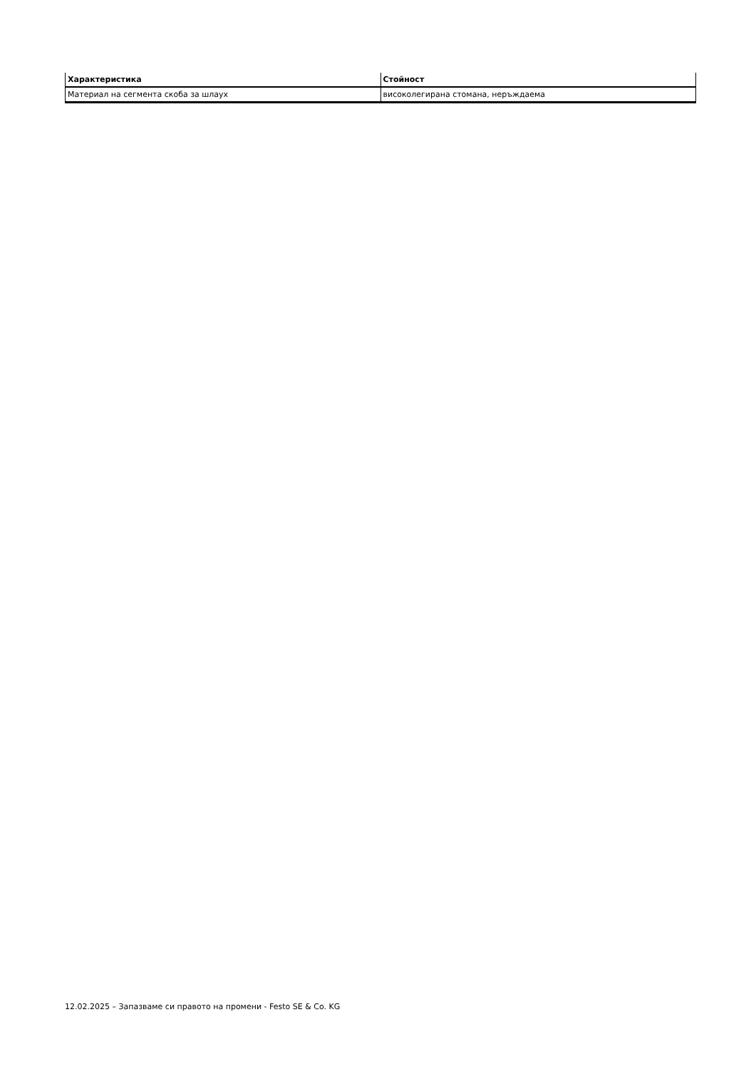| Характеристика | Стойност |
| --- | --- |
| Материал на сегмента скоба за шлаух | високолегирана стомана, неръждаема |
12.02.2025 – Запазваме си правото на промени - Festo SE & Co. KG